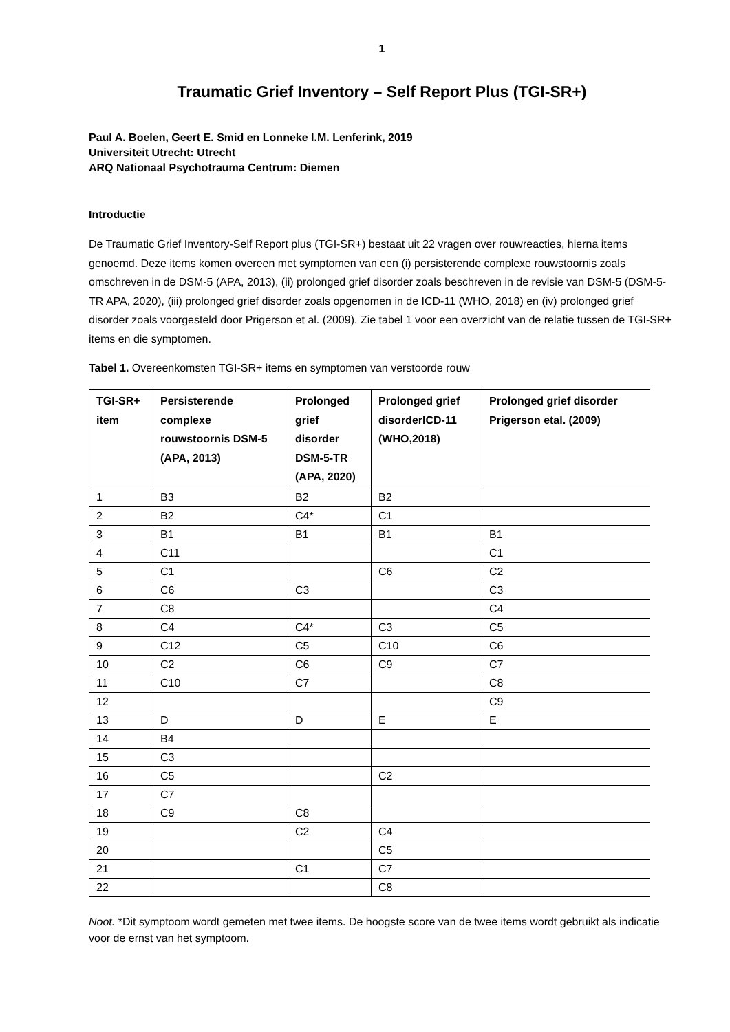1
Traumatic Grief Inventory – Self Report Plus (TGI-SR+)
Paul A. Boelen, Geert E. Smid en Lonneke I.M. Lenferink, 2019
Universiteit Utrecht: Utrecht
ARQ Nationaal Psychotrauma Centrum: Diemen
Introductie
De Traumatic Grief Inventory-Self Report plus (TGI-SR+) bestaat uit 22 vragen over rouwreacties, hierna items genoemd. Deze items komen overeen met symptomen van een (i) persisterende complexe rouwstoornis zoals omschreven in de DSM-5 (APA, 2013), (ii) prolonged grief disorder zoals beschreven in de revisie van DSM-5 (DSM-5- TR APA, 2020), (iii) prolonged grief disorder zoals opgenomen in de ICD-11 (WHO, 2018) en (iv) prolonged grief disorder zoals voorgesteld door Prigerson et al. (2009). Zie tabel 1 voor een overzicht van de relatie tussen de TGI-SR+ items en die symptomen.
Tabel 1. Overeenkomsten TGI-SR+ items en symptomen van verstoorde rouw
| TGI-SR+ item | Persisterende complexe rouwstoornis DSM-5 (APA, 2013) | Prolonged grief disorder DSM-5-TR (APA, 2020) | Prolonged grief disorderICD-11 (WHO,2018) | Prolonged grief disorder Prigerson etal. (2009) |
| --- | --- | --- | --- | --- |
| 1 | B3 | B2 | B2 | |
| 2 | B2 | C4* | C1 | |
| 3 | B1 | B1 | B1 | B1 |
| 4 | C11 | | | C1 |
| 5 | C1 | | C6 | C2 |
| 6 | C6 | C3 | | C3 |
| 7 | C8 | | | C4 |
| 8 | C4 | C4* | C3 | C5 |
| 9 | C12 | C5 | C10 | C6 |
| 10 | C2 | C6 | C9 | C7 |
| 11 | C10 | C7 | | C8 |
| 12 | | | | C9 |
| 13 | D | D | E | E |
| 14 | B4 | | | |
| 15 | C3 | | | |
| 16 | C5 | | C2 | |
| 17 | C7 | | | |
| 18 | C9 | C8 | | |
| 19 | | C2 | C4 | |
| 20 | | | C5 | |
| 21 | | C1 | C7 | |
| 22 | | | C8 | |
Noot. *Dit symptoom wordt gemeten met twee items. De hoogste score van de twee items wordt gebruikt als indicatie voor de ernst van het symptoom.